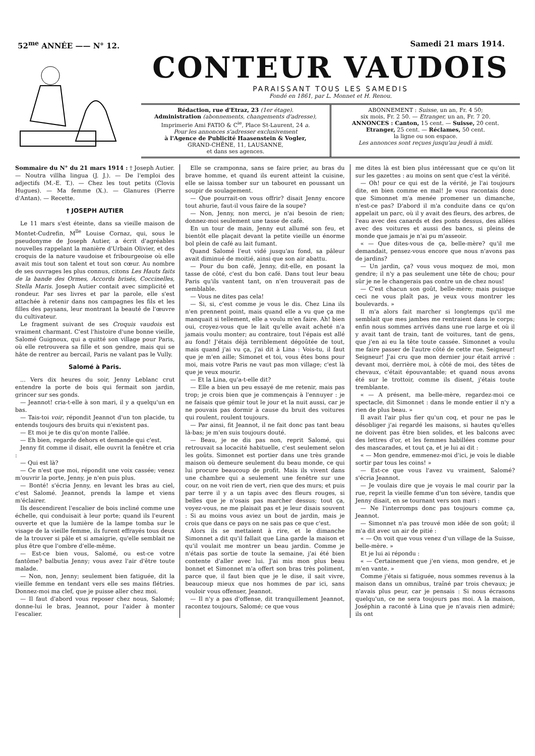52<sup>me</sup> ANNÉE —— N° 12. Samedi 21 mars 1914.
CONTEUR VAUDOIS
PARAISSANT TOUS LES SAMEDIS
Fondé en 1861, par L. Monnet et H. Renou.
Rédaction, rue d'Etraz, 23 (1er étage).
Administration (abonnements, changements d'adresse),
Imprimerie Ami FATIO & C<sup>ie</sup>, Place St-Laurent, 24 a.
Pour les annonces s'adresser exclusivement
à l'Agence de Publicité Haasenstein & Vogler,
GRAND-CHÊNE, 11, LAUSANNE,
et dans ses agences.
ABONNEMENT : Suisse, un an, Fr. 4 50;
six mois, Fr. 2 50. — Etranger, un an, Fr. 7 20.
ANNONCES : Canton, 15 cent. — Suisse, 20 cent.
Etranger, 25 cent. — Réclames, 50 cent.
la ligne ou son espace.
Les annonces sont reçues jusqu'au jeudi à midi.
Sommaire du N° du 21 mars 1914 : † Joseph Autier. — Noutra villha lingua (J. J.). — De l'emploi des adjectifs (M.-E. T.). — Chez les tout petits (Clovis Hugues). — Ma femme (X.). — Glanures (Pierre d'Antan). — Recette.
† JOSEPH AUTIER
Le 11 mars s'est éteinte, dans sa vieille maison de Montet-Cudrefin, M<sup>lle</sup> Louise Cornaz, qui, sous le pseudonyme de Joseph Autier, a écrit d'agréables nouvelles rappelant la manière d'Urbain Olivier, et des croquis de la nature vaudoise et fribourgeoise où elle avait mis tout son talent et tout son cœur. Au nombre de ses ouvrages les plus connus, citons Les Hauts faits de la bande des Ormes, Accords brisés, Coccinelles, Stella Maris. Joseph Autier contait avec simplicité et rondeur. Par ses livres et par la parole, elle s'est attachée à retenir dans nos campagnes les fils et les filles des paysans, leur montrant la beauté de l'œuvre du cultivateur.
Le fragment suivant de ses Croquis vaudois est vraiment charmant. C'est l'histoire d'une bonne vieille, Salomé Guignoux, qui a quitté son village pour Paris, où elle retrouvera sa fille et son gendre, mais qui se hâte de rentrer au bercail, Paris ne valant pas le Vully.
Salomé à Paris.
... Vers dix heures du soir, Jenny Leblanc crut entendre la porte de bois qui fermait son jardin, grincer sur ses gonds.
— Jeannot! cria-t-elle à son mari, il y a quelqu'un en bas.
— Tais-toi voir, répondit Jeannot d'un ton placide, tu entends toujours des bruits qui n'existent pas.
— Et moi je te dis qu'on monte l'allée.
— Eh bien, regarde dehors et demande qui c'est.
Jenny fit comme il disait, elle ouvrit la fenêtre et cria :
— Qui est là?
— Ce n'est que moi, répondit une voix cassée; venez m'ouvrir la porte, Jenny, je n'en puis plus.
— Bonté! s'écria Jenny, en levant les bras au ciel, c'est Salomé. Jeannot, prends la lampe et viens m'éclairer.
Ils descendirent l'escalier de bois incliné comme une échelle, qui conduisait à leur porte; quand ils l'eurent ouverte et que la lumière de la lampe tomba sur le visage de la vieille femme, ils furent effrayés tous deux de la trouver si pâle et si amaigrie, qu'elle semblait ne plus être que l'ombre d'elle-même.
— Est-ce bien vous, Salomé, ou est-ce votre fantôme? balbutia Jenny; vous avez l'air d'être toute malade.
— Non, non, Jenny; seulement bien fatiguée, dit la vieille femme en tendant vers elle ses mains flétries. Donnez-moi ma clef, que je puisse aller chez moi.
— Il faut d'abord vous reposer chez nous, Salomé; donne-lui le bras, Jeannot, pour l'aider à monter l'escalier.
Elle se cramponna, sans se faire prier, au bras du brave homme, et quand ils eurent atteint la cuisine, elle se laissa tomber sur un tabouret en poussant un soupir de soulagement.
— Que pourrait-on vous offrir? disait Jenny encore tout ahurie, faut-il vous faire de la soupe?
— Non, Jenny, non merci, je n'ai besoin de rien; donnez-moi seulement une tasse de café.
En un tour de main, Jenny eut allumé son feu, et bientôt elle plaçait devant la petite vieille un énorme bol plein de café au lait fumant.
Quand Salomé l'eut vidé jusqu'au fond, sa pâleur avait diminué de moitié, ainsi que son air abattu.
— Pour du bon café, Jenny, dit-elle, en posant la tasse de côté, c'est du bon café. Dans tout leur beau Paris qu'ils vantent tant, on n'en trouverait pas de semblable.
— Vous ne dites pas cela!
— Si, si, c'est comme je vous le dis. Chez Lina ils n'en prennent point, mais quand elle a vu que ça me manquait si tellement, elle a voulu m'en faire. Ah! bien oui, croyez-vous que le lait qu'elle avait acheté n'a jamais voulu monter; au contraire, tout l'épais est allé au fond! J'étais déjà terriblement dégoûtée de tout, mais quand j'ai vu ça, j'ai dit à Lina : Vois-tu, il faut que je m'en aille; Simonet et toi, vous êtes bons pour moi, mais votre Paris ne vaut pas mon village; c'est là que je veux mourir.
— Et la Lina, qu'a-t-elle dit?
— Elle a bien un peu essayé de me retenir, mais pas trop; je crois bien que je commençais à l'ennuyer : je ne faisais que gémir tout le jour et la nuit aussi, car je ne pouvais pas dormir à cause du bruit des voitures qui roulent, roulent toujours.
— Par ainsi, fit Jeannot, il ne fait donc pas tant beau là-bas; je m'en suis toujours douté.
— Beau, je ne dis pas non, reprit Salomé, qui retrouvait sa locacité habituelle, c'est seulement selon les goûts. Simonnet est portier dans une très grande maison où demeure seulement du beau monde, ce qui lui procure beaucoup de profit. Mais ils vivent dans une chambre qui a seulement une fenêtre sur une cour, on ne voit rien de vert, rien que des murs; et puis par terre il y a un tapis avec des fleurs rouges, si belles que je n'osais pas marcher dessus; tout ça, voyez-vous, ne me plaisait pas et je leur disais souvent : Si au moins vous aviez un bout de jardin, mais je crois que dans ce pays on ne sais pas ce que c'est.
Alors ils se mettaient à rire, et le dimanche Simonnet a dit qu'il fallait que Lina garde la maison et qu'il voulait me montrer un beau jardin. Comme je n'étais pas sortie de toute la semaine, j'ai été bien contente d'aller avec lui. J'ai mis mon plus beau bonnet et Simonnet m'a offert son bras très poliment, parce que, il faut bien que je le dise, il sait vivre, beaucoup mieux que nos hommes de par ici, sans vouloir vous offenser, Jeannot.
— Il n'y a pas d'offense, dit tranquillement Jeannot, racontez toujours, Salomé; ce que vous
me dites là est bien plus intéressant que ce qu'on lit sur les gazettes : au moins on sent que c'est la vérité.
— Oh! pour ce qui est de la vérité, je l'ai toujours dite, en bien comme en mal! Je vous racontais donc que Simonnet m'a menée promener un dimanche, n'est-ce pas? D'abord il m'a conduite dans ce qu'on appelait un parc, où il y avait des fleurs, des arbres, de l'eau avec des canards et des ponts dessus, des allées avec des voitures et aussi des bancs, si pleins de monde que jamais je n'ai pu m'asseoir.
« — Que dites-vous de ça, belle-mère? qu'il me demandait, pensez-vous encore que nous n'avons pas de jardins?
— Un jardin, ça? vous vous moquez de moi, mon gendre; il n'y a pas seulement une tête de chou; pour sûr je ne le changerais pas contre un de chez nous!
— C'est chacun son goût, belle-mère; mais puisque ceci ne vous plaît pas, je veux vous montrer les boulevards. »
Il m'a alors fait marcher si longtemps qu'il me semblait que mes jambes me rentraient dans le corps; enfin nous sommes arrivés dans une rue large et où il y avait tant de train, tant de voitures, tant de gens, que j'en ai eu la tête toute cassée. Simonnet a voulu me faire passer de l'autre côté de cette rue. Seigneur! Seigneur! J'ai cru que mon dernier jour était arrivé : devant moi, derrière moi, à côté de moi, des têtes de chevaux, c'était épouvantable; et quand nous avons été sur le trottoir, comme ils disent, j'étais toute tremblante.
« — A présent, ma belle-mère, regardez-moi ce spectacle, dit Simonnet : dans le monde entier il n'y a rien de plus beau. »
Il avait l'air plus fier qu'un coq, et pour ne pas le désobliger j'ai regardé les maisons, si hautes qu'elles ne doivent pas être bien solides, et les balcons avec des lettres d'or, et les femmes habillées comme pour des mascarades, et tout ça, et je lui ai dit :
« — Mon gendre, emmenez-moi d'ici, je vois le diable sortir par tous les coins! »
— Est-ce que vous l'avez vu vraiment, Salomé? s'écria Jeannot.
— Je voulais dire que je voyais le mal courir par la rue, reprit la vieille femme d'un ton sévère, tandis que Jenny disait, en se tournant vers son mari :
— Ne l'interromps donc pas toujours comme ça, Jeannot.
— Simonnet n'a pas trouvé mon idée de son goût; il m'a dit avec un air de pitié :
« — On voit que vous venez d'un village de la Suisse, belle-mère. »
Et je lui ai répondu :
« — Certainement que j'en viens, mon gendre, et je m'en vante. »
Comme j'étais si fatiguée, nous sommes revenus à la maison dans un omnibus, traîné par trois chevaux; je n'avais plus peur, car je pensais : Si nous écrasons quelqu'un, ce ne sera toujours pas moi. A la maison, Joséphin a raconté à Lina que je n'avais rien admiré; ils ont